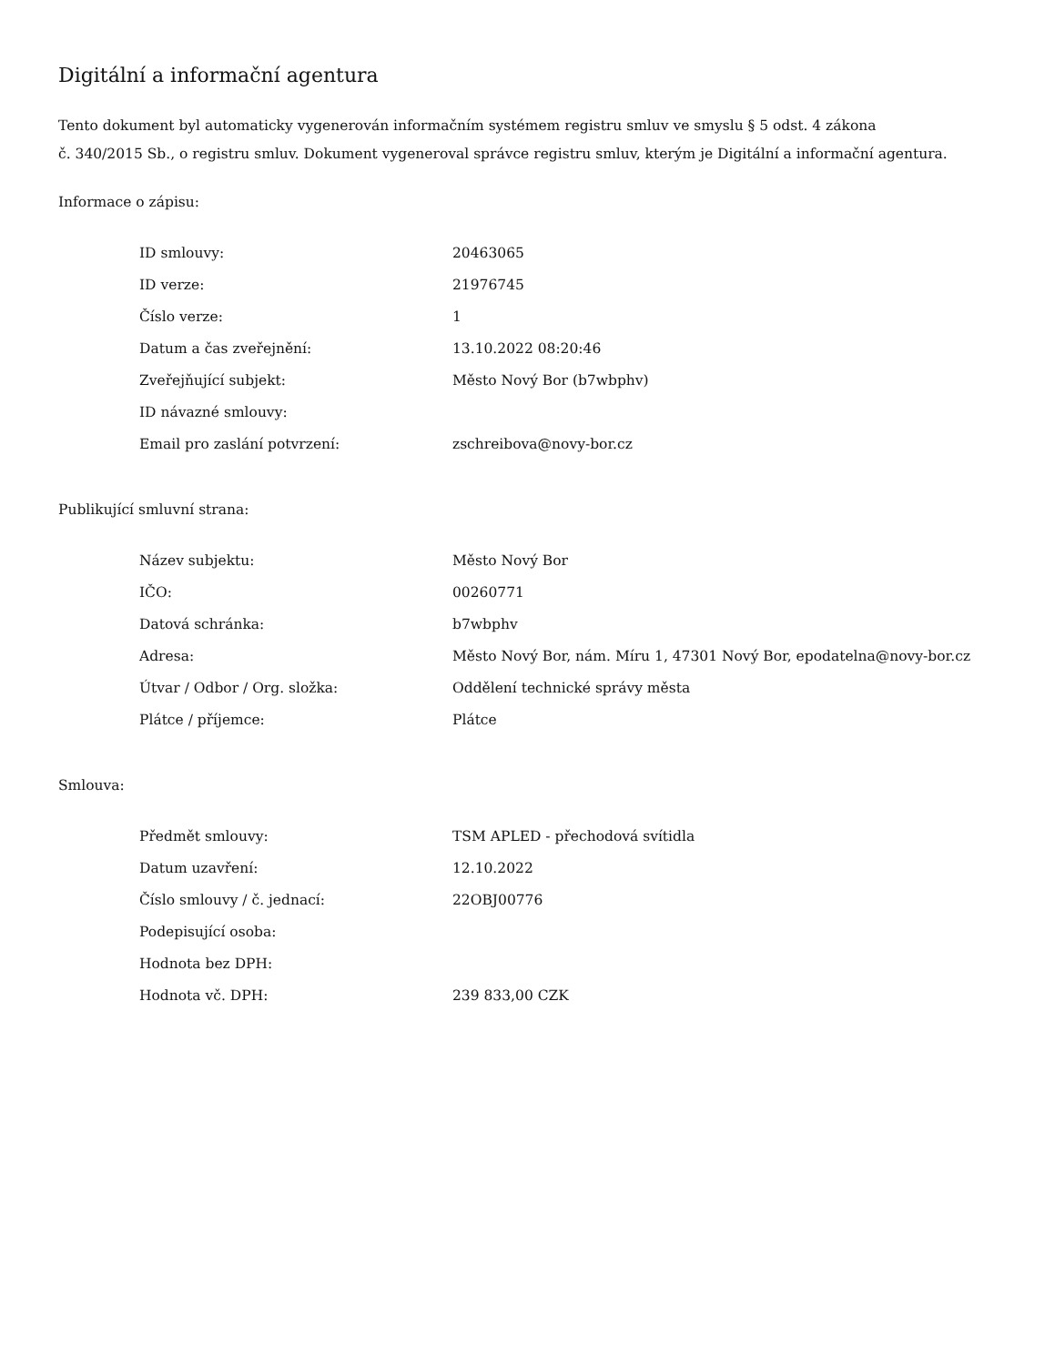Digitální a informační agentura
Tento dokument byl automaticky vygenerován informačním systémem registru smluv ve smyslu § 5 odst. 4 zákona
č. 340/2015 Sb., o registru smluv. Dokument vygeneroval správce registru smluv, kterým je Digitální a informační agentura.
Informace o zápisu:
| ID smlouvy: | 20463065 |
| ID verze: | 21976745 |
| Číslo verze: | 1 |
| Datum a čas zveřejnění: | 13.10.2022 08:20:46 |
| Zveřejňující subjekt: | Město Nový Bor (b7wbphv) |
| ID návazné smlouvy: | |
| Email pro zaslání potvrzení: | zschreibova@novy-bor.cz |
Publikující smluvní strana:
| Název subjektu: | Město Nový Bor |
| IČO: | 00260771 |
| Datová schránka: | b7wbphv |
| Adresa: | Město Nový Bor, nám. Míru 1, 47301 Nový Bor, epodatelna@novy-bor.cz |
| Útvar / Odbor / Org. složka: | Oddělení technické správy města |
| Plátce / příjemce: | Plátce |
Smlouva:
| Předmět smlouvy: | TSM APLED - přechodová svítidla |
| Datum uzavření: | 12.10.2022 |
| Číslo smlouvy / č. jednací: | 22OBJ00776 |
| Podepisující osoba: | |
| Hodnota bez DPH: | |
| Hodnota vč. DPH: | 239 833,00 CZK |